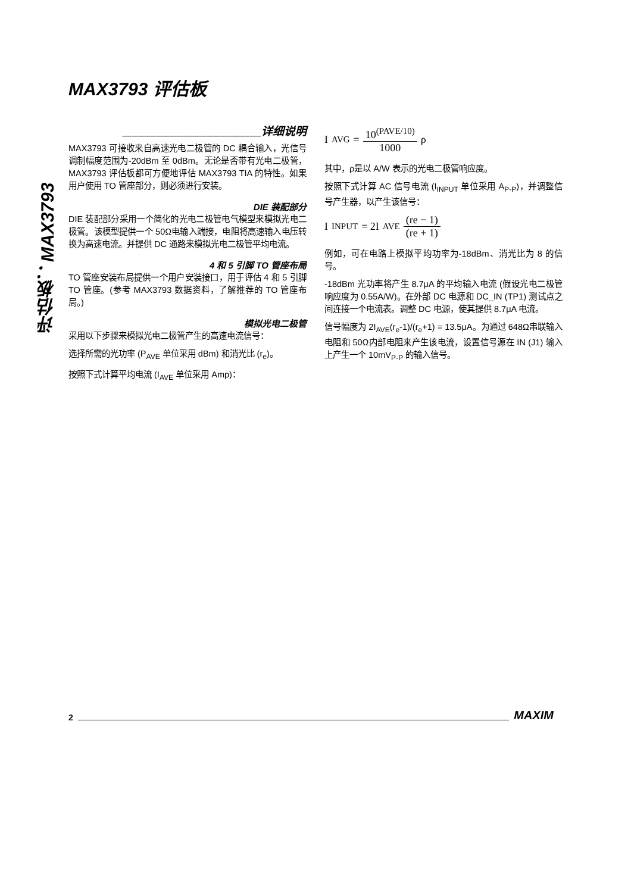MAX3793 评估板
评估板：MAX3793
______________________详细说明
MAX3793 可接收来自高速光电二极管的 DC 耦合输入，光信号调制幅度范围为-20dBm 至 0dBm。无论是否带有光电二极管，MAX3793 评估板都可方便地评估 MAX3793 TIA 的特性。如果用户使用 TO 管座部分，则必须进行安装。
DIE 装配部分
DIE 装配部分采用一个简化的光电二极管电气模型来模拟光电二极管。该模型提供一个 50Ω电输入端接，电阻将高速输入电压转换为高速电流。并提供 DC 通路来模拟光电二极管平均电流。
4 和 5 引脚 TO 管座布局
TO 管座安装布局提供一个用户安装接口，用于评估 4 和 5 引脚 TO 管座。(参考 MAX3793 数据资料，了解推荐的 TO 管座布局。)
模拟光电二极管
采用以下步骤来模拟光电二极管产生的高速电流信号：
选择所需的光功率 (P<sub>AVE</sub> 单位采用 dBm) 和消光比 (r<sub>e</sub>)。
按照下式计算平均电流 (I<sub>AVE</sub> 单位采用 Amp)：
I<sub>AVG</sub> = 10<sup>(PAVE/10)</sup> 1000 ρ
其中，ρ是以 A/W 表示的光电二极管响应度。
按照下式计算 AC 信号电流 (I<sub>INPUT</sub> 单位采用 A<sub>P-P</sub>)，并调整信号产生器，以产生该信号：
I<sub>INPUT</sub> = 2I<sub>AVE</sub> (re − 1) (re + 1)
例如，可在电路上模拟平均功率为-18dBm、消光比为 8 的信号。
-18dBm 光功率将产生 8.7μA 的平均输入电流 (假设光电二极管响应度为 0.55A/W)。在外部 DC 电源和 DC_IN (TP1) 测试点之间连接一个电流表。调整 DC 电源，使其提供 8.7μA 电流。
信号幅度为 2I<sub>AVE</sub>(r<sub>e</sub>-1)/(r<sub>e</sub>+1) = 13.5μA。为通过 648Ω串联输入电阻和 50Ω内部电阻来产生该电流，设置信号源在 IN (J1) 输入上产生一个 10mV<sub>P-P</sub> 的输入信号。
2 MAXIM